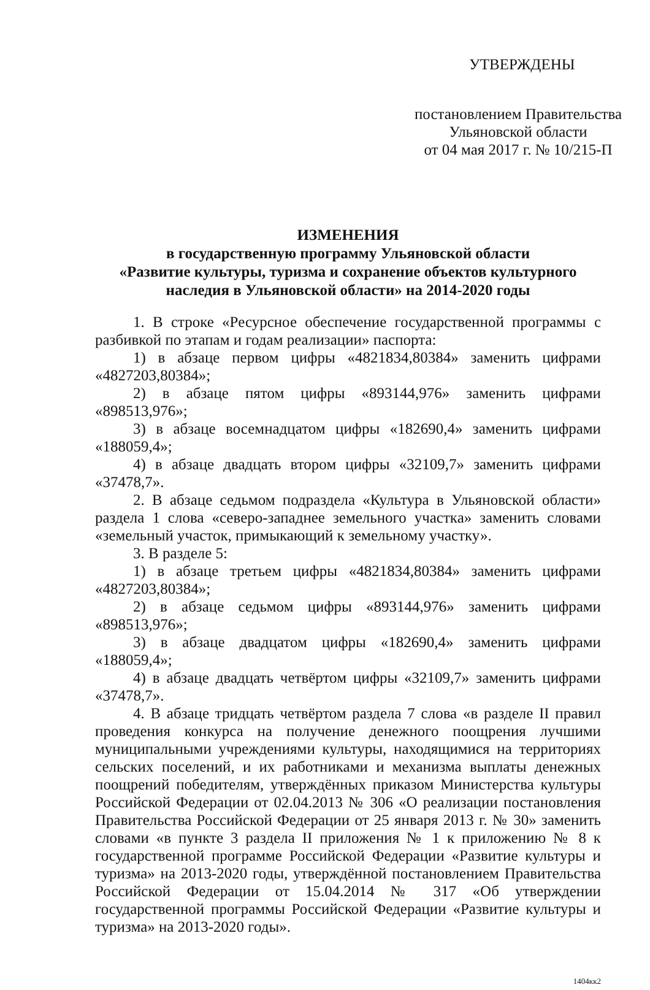УТВЕРЖДЕНЫ
постановлением Правительства
Ульяновской области
от 04 мая 2017 г. № 10/215-П
ИЗМЕНЕНИЯ
в государственную программу Ульяновской области
«Развитие культуры, туризма и сохранение объектов культурного
наследия в Ульяновской области» на 2014-2020 годы
1. В строке «Ресурсное обеспечение государственной программы с разбивкой по этапам и годам реализации» паспорта:
1) в абзаце первом цифры «4821834,80384» заменить цифрами «4827203,80384»;
2) в абзаце пятом цифры «893144,976» заменить цифрами «898513,976»;
3) в абзаце восемнадцатом цифры «182690,4» заменить цифрами «188059,4»;
4) в абзаце двадцать втором цифры «32109,7» заменить цифрами «37478,7».
2. В абзаце седьмом подраздела «Культура в Ульяновской области» раздела 1 слова «северо-западнее земельного участка» заменить словами «земельный участок, примыкающий к земельному участку».
3. В разделе 5:
1) в абзаце третьем цифры «4821834,80384» заменить цифрами «4827203,80384»;
2) в абзаце седьмом цифры «893144,976» заменить цифрами «898513,976»;
3) в абзаце двадцатом цифры «182690,4» заменить цифрами «188059,4»;
4) в абзаце двадцать четвёртом цифры «32109,7» заменить цифрами «37478,7».
4. В абзаце тридцать четвёртом раздела 7 слова «в разделе II правил проведения конкурса на получение денежного поощрения лучшими муниципальными учреждениями культуры, находящимися на территориях сельских поселений, и их работниками и механизма выплаты денежных поощрений победителям, утверждённых приказом Министерства культуры Российской Федерации от 02.04.2013 № 306 «О реализации постановления Правительства Российской Федерации от 25 января 2013 г. № 30» заменить словами «в пункте 3 раздела II приложения № 1 к приложению № 8 к государственной программе Российской Федерации «Развитие культуры и туризма» на 2013-2020 годы, утверждённой постановлением Правительства Российской Федерации от 15.04.2014 № 317 «Об утверждении государственной программы Российской Федерации «Развитие культуры и туризма» на 2013-2020 годы».
1404кк2